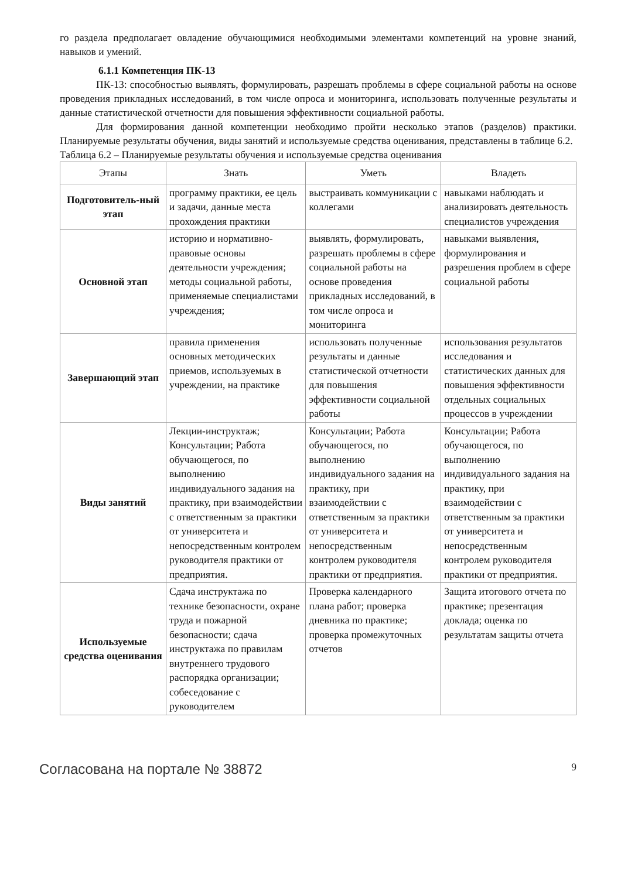го раздела предполагает овладение обучающимися необходимыми элементами компетенций на уровне знаний, навыков и умений.
6.1.1 Компетенция ПК-13
ПК-13: способностью выявлять, формулировать, разрешать проблемы в сфере социальной работы на основе проведения прикладных исследований, в том числе опроса и мониторинга, использовать полученные результаты и данные статистической отчетности для повышения эффективности социальной работы.
Для формирования данной компетенции необходимо пройти несколько этапов (разделов) практики. Планируемые результаты обучения, виды занятий и используемые средства оценивания, представлены в таблице 6.2.
Таблица 6.2 – Планируемые результаты обучения и используемые средства оценивания
| Этапы | Знать | Уметь | Владеть |
| --- | --- | --- | --- |
| Подготовитель-ный этап | программу практики, ее цель и задачи, данные места прохождения практики | выстраивать коммуникации с коллегами | навыками наблюдать и анализировать деятельность специалистов учреждения |
| Основной этап | историю и нормативно-правовые основы деятельности учреждения; методы социальной работы, применяемые специалистами учреждения; | выявлять, формулировать, разрешать проблемы в сфере социальной работы на основе проведения прикладных исследований, в том числе опроса и мониторинга | навыками выявления, формулирования и разрешения проблем в сфере социальной работы |
| Завершающий этап | правила применения основных методических приемов, используемых в учреждении, на практике | использовать полученные результаты и данные статистической отчетности для повышения эффективности социальной работы | использования результатов исследования и статистических данных для повышения эффективности отдельных социальных процессов в учреждении |
| Виды занятий | Лекции-инструктаж; Консультации; Работа обучающегося, по выполнению индивидуального задания на практику, при взаимодействии с ответственным за практики от университета и непосредственным контролем руководителя практики от предприятия. | Консультации; Работа обучающегося, по выполнению индивидуального задания на практику, при взаимодействии с ответственным за практики от университета и непосредственным контролем руководителя практики от предприятия. | Консультации; Работа обучающегося, по выполнению индивидуального задания на практику, при взаимодействии с ответственным за практики от университета и непосредственным контролем руководителя практики от предприятия. |
| Используемые средства оценивания | Сдача инструктажа по технике безопасности, охране труда и пожарной безопасности; сдача инструктажа по правилам внутреннего трудового распорядка организации; собеседование с руководителем | Проверка календарного плана работ; проверка дневника по практике; проверка промежуточных отчетов | Защита итогового отчета по практике; презентация доклада; оценка по результатам защиты отчета |
Согласована на портале № 38872 9